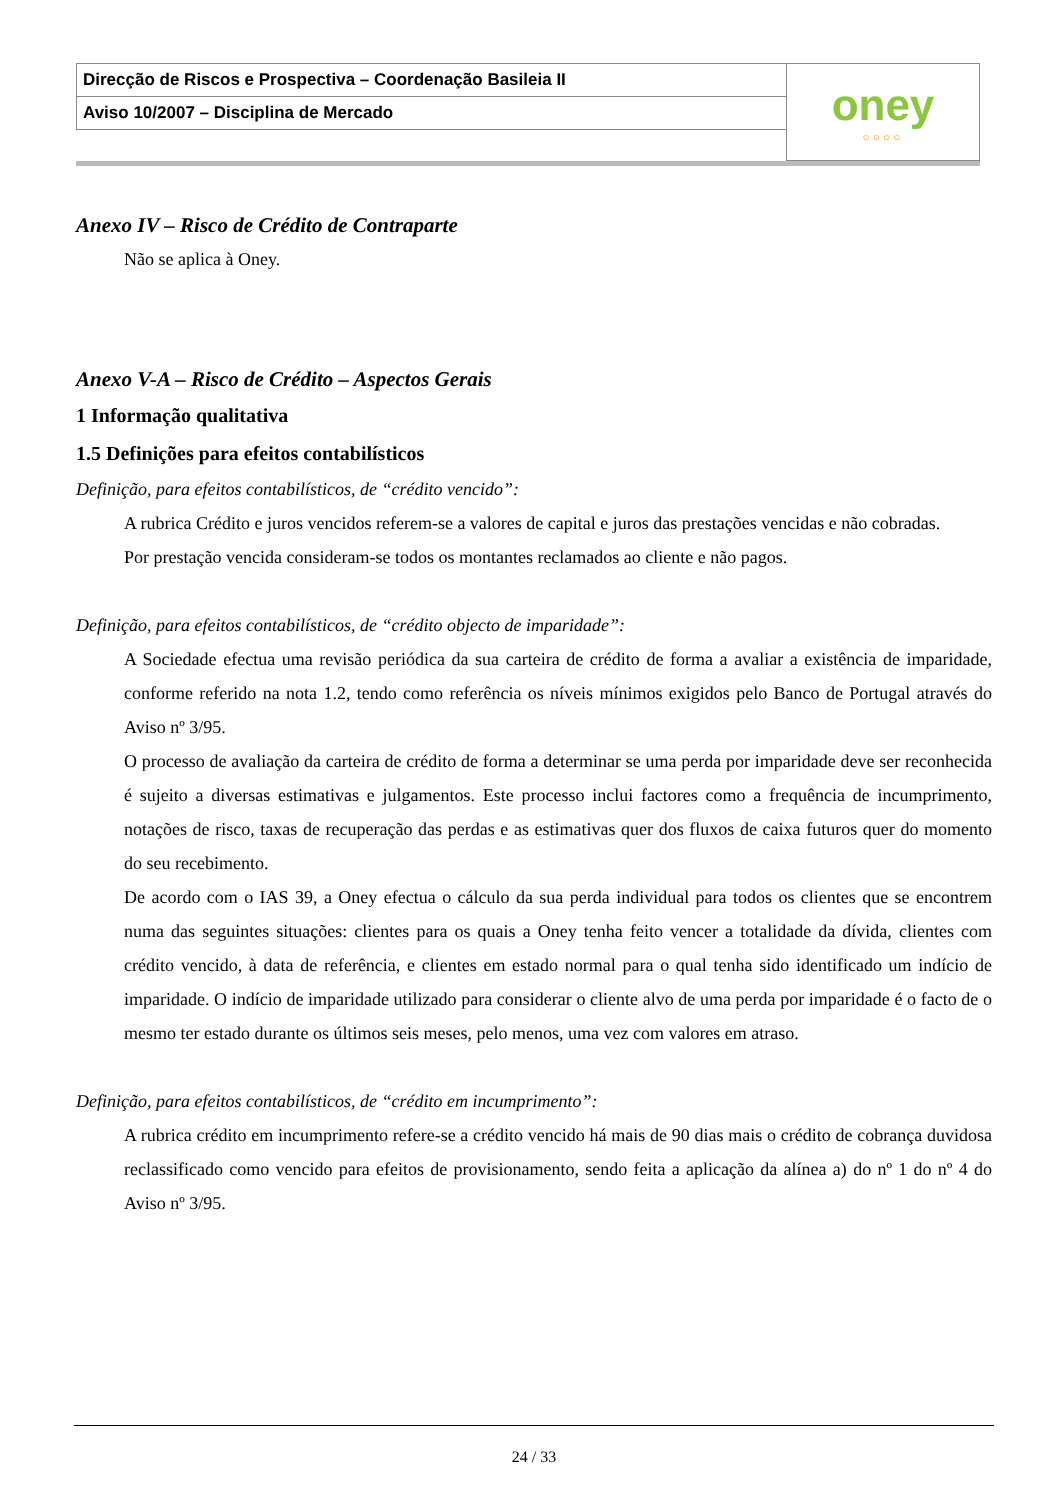| Direcção de Riscos e Prospectiva – Coordenação Basileia II | oney ○○○○ |
| Aviso 10/2007 – Disciplina de Mercado | |
Anexo IV – Risco de Crédito de Contraparte
Não se aplica à Oney.
Anexo V-A – Risco de Crédito – Aspectos Gerais
1 Informação qualitativa
1.5 Definições para efeitos contabilísticos
Definição, para efeitos contabilísticos, de “crédito vencido”:
A rubrica Crédito e juros vencidos referem-se a valores de capital e juros das prestações vencidas e não cobradas.
Por prestação vencida consideram-se todos os montantes reclamados ao cliente e não pagos.
Definição, para efeitos contabilísticos, de “crédito objecto de imparidade”:
A Sociedade efectua uma revisão periódica da sua carteira de crédito de forma a avaliar a existência de imparidade, conforme referido na nota 1.2, tendo como referência os níveis mínimos exigidos pelo Banco de Portugal através do Aviso nº 3/95.
O processo de avaliação da carteira de crédito de forma a determinar se uma perda por imparidade deve ser reconhecida é sujeito a diversas estimativas e julgamentos. Este processo inclui factores como a frequência de incumprimento, notações de risco, taxas de recuperação das perdas e as estimativas quer dos fluxos de caixa futuros quer do momento do seu recebimento.
De acordo com o IAS 39, a Oney efectua o cálculo da sua perda individual para todos os clientes que se encontrem numa das seguintes situações: clientes para os quais a Oney tenha feito vencer a totalidade da dívida, clientes com crédito vencido, à data de referência, e clientes em estado normal para o qual tenha sido identificado um indício de imparidade. O indício de imparidade utilizado para considerar o cliente alvo de uma perda por imparidade é o facto de o mesmo ter estado durante os últimos seis meses, pelo menos, uma vez com valores em atraso.
Definição, para efeitos contabilísticos, de “crédito em incumprimento”:
A rubrica crédito em incumprimento refere-se a crédito vencido há mais de 90 dias mais o crédito de cobrança duvidosa reclassificado como vencido para efeitos de provisionamento, sendo feita a aplicação da alínea a) do nº 1 do nº 4 do Aviso nº 3/95.
24 / 33